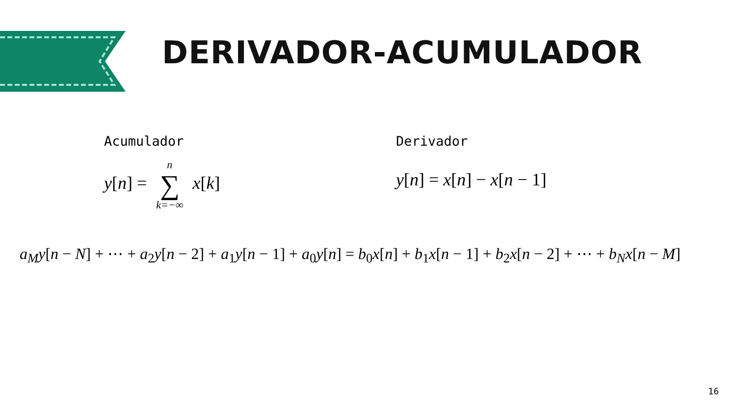DERIVADOR-ACUMULADOR
Acumulador
y[n] = n ∑ k=−∞ x[k]
Derivador
y[n] = x[n] − x[n − 1]
a<sub>M</sub>y[n − N] + ⋯ + a<sub>2</sub>y[n − 2] + a<sub>1</sub>y[n − 1] + a<sub>0</sub>y[n] = b<sub>0</sub>x[n] + b<sub>1</sub>x[n − 1] + b<sub>2</sub>x[n − 2] + ⋯ + b<sub>N</sub>x[n − M]
16